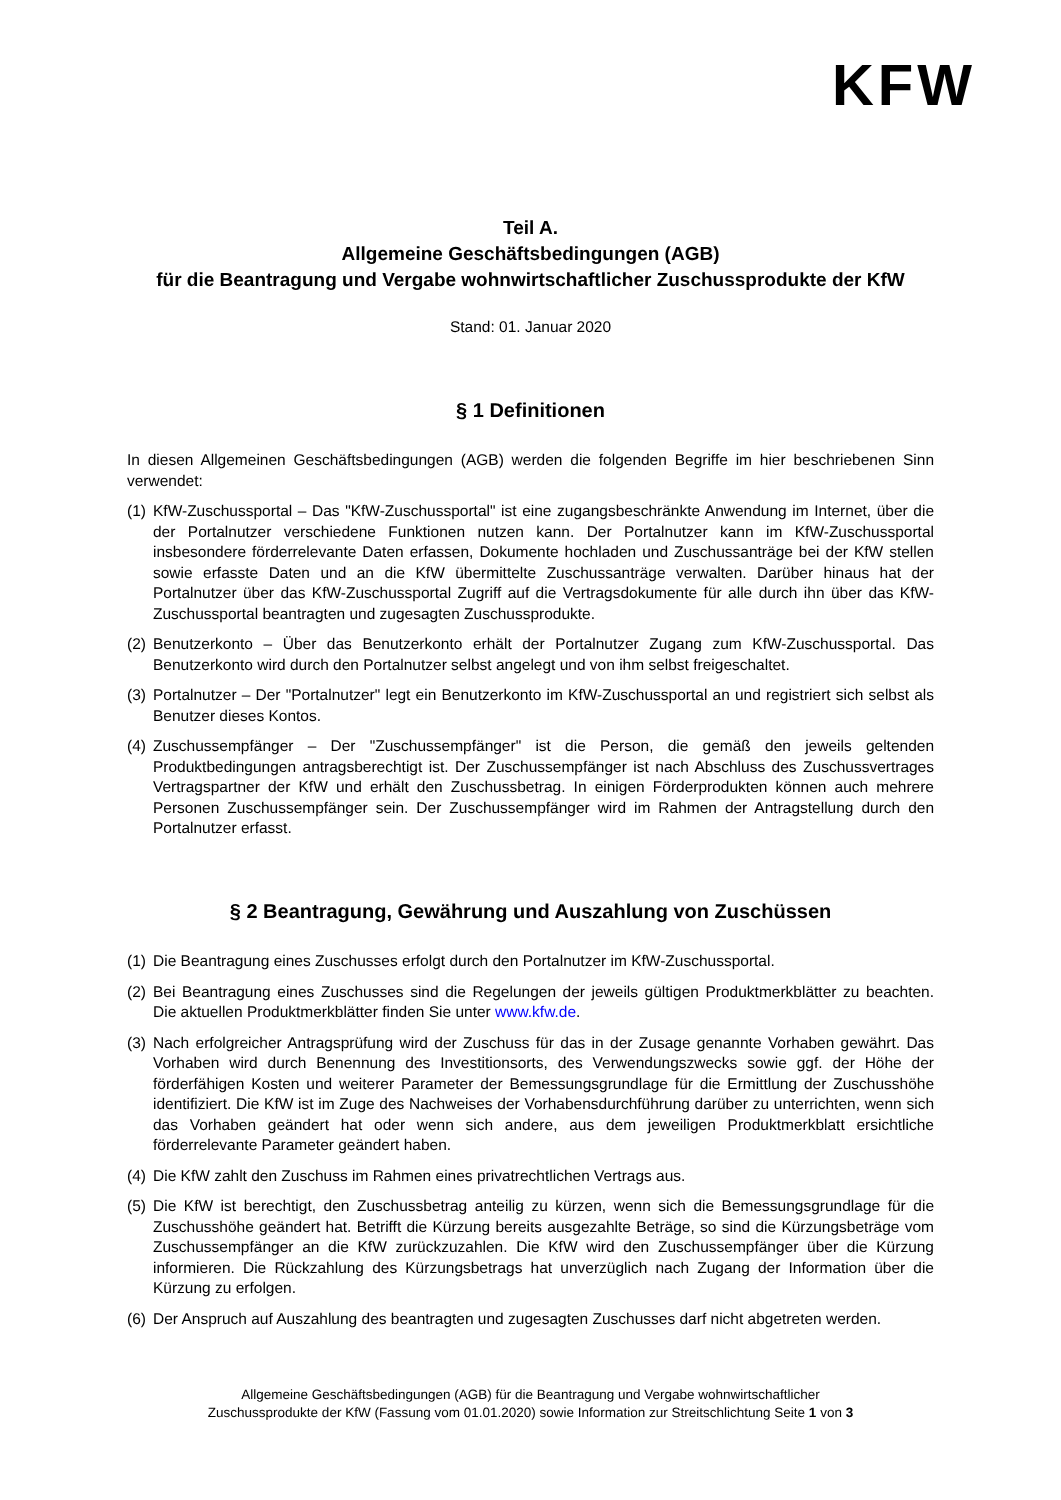KFW
Teil A.
Allgemeine Geschäftsbedingungen (AGB)
für die Beantragung und Vergabe wohnwirtschaftlicher Zuschussprodukte der KfW
Stand: 01. Januar 2020
§ 1 Definitionen
In diesen Allgemeinen Geschäftsbedingungen (AGB) werden die folgenden Begriffe im hier beschriebenen Sinn verwendet:
(1) KfW-Zuschussportal – Das "KfW-Zuschussportal" ist eine zugangsbeschränkte Anwendung im Internet, über die der Portalnutzer verschiedene Funktionen nutzen kann. Der Portalnutzer kann im KfW-Zuschussportal insbesondere förderrelevante Daten erfassen, Dokumente hochladen und Zuschussanträge bei der KfW stellen sowie erfasste Daten und an die KfW übermittelte Zuschussanträge verwalten. Darüber hinaus hat der Portalnutzer über das KfW-Zuschussportal Zugriff auf die Vertragsdokumente für alle durch ihn über das KfW-Zuschussportal beantragten und zugesagten Zuschussprodukte.
(2) Benutzerkonto – Über das Benutzerkonto erhält der Portalnutzer Zugang zum KfW-Zuschussportal. Das Benutzerkonto wird durch den Portalnutzer selbst angelegt und von ihm selbst freigeschaltet.
(3) Portalnutzer – Der "Portalnutzer" legt ein Benutzerkonto im KfW-Zuschussportal an und registriert sich selbst als Benutzer dieses Kontos.
(4) Zuschussempfänger – Der "Zuschussempfänger" ist die Person, die gemäß den jeweils geltenden Produktbedingungen antragsberechtigt ist. Der Zuschussempfänger ist nach Abschluss des Zuschussvertrages Vertragspartner der KfW und erhält den Zuschussbetrag. In einigen Förder­produkten können auch mehrere Personen Zuschussempfänger sein. Der Zuschussempfänger wird im Rahmen der Antragstellung durch den Portalnutzer erfasst.
§ 2 Beantragung, Gewährung und Auszahlung von Zuschüssen
(1) Die Beantragung eines Zuschusses erfolgt durch den Portalnutzer im KfW-Zuschussportal.
(2) Bei Beantragung eines Zuschusses sind die Regelungen der jeweils gültigen Produktmerkblätter zu beachten. Die aktuellen Produktmerkblätter finden Sie unter www.kfw.de.
(3) Nach erfolgreicher Antragsprüfung wird der Zuschuss für das in der Zusage genannte Vorhaben gewährt. Das Vorhaben wird durch Benennung des Investitionsorts, des Verwendungszwecks sowie ggf. der Höhe der förderfähigen Kosten und weiterer Parameter der Bemessungsgrundlage für die Ermittlung der Zuschusshöhe identifiziert. Die KfW ist im Zuge des Nachweises der Vorhabensdurchführung darüber zu unterrichten, wenn sich das Vorhaben geändert hat oder wenn sich andere, aus dem jeweiligen Produktmerkblatt ersichtliche förderrelevante Parameter geändert haben.
(4) Die KfW zahlt den Zuschuss im Rahmen eines privatrechtlichen Vertrags aus.
(5) Die KfW ist berechtigt, den Zuschussbetrag anteilig zu kürzen, wenn sich die Bemessungs­grundlage für die Zuschusshöhe geändert hat. Betrifft die Kürzung bereits ausgezahlte Beträge, so sind die Kürzungsbeträge vom Zuschussempfänger an die KfW zurückzuzahlen. Die KfW wird den Zuschussempfänger über die Kürzung informieren. Die Rückzahlung des Kürzungsbetrags hat unverzüglich nach Zugang der Information über die Kürzung zu erfolgen.
(6) Der Anspruch auf Auszahlung des beantragten und zugesagten Zuschusses darf nicht abgetreten werden.
Allgemeine Geschäftsbedingungen (AGB) für die Beantragung und Vergabe wohnwirtschaftlicher
Zuschussprodukte der KfW (Fassung vom 01.01.2020) sowie Information zur Streitschlichtung Seite 1 von 3